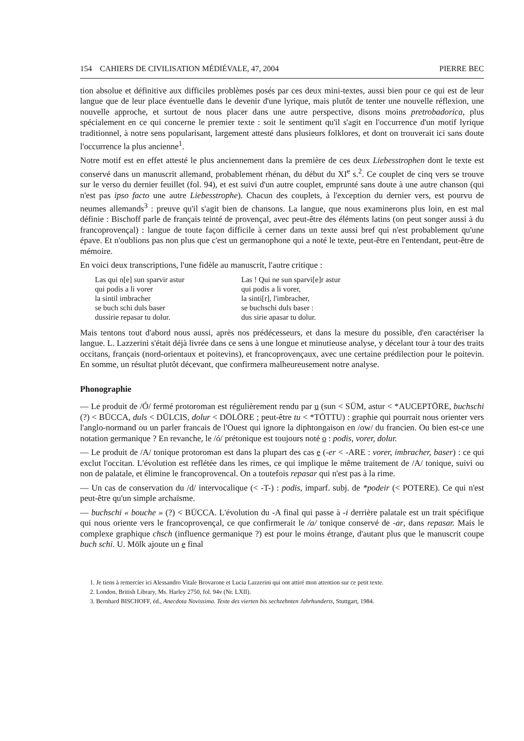154 CAHIERS DE CIVILISATION MÉDIÉVALE, 47, 2004 PIERRE BEC
tion absolue et définitive aux difficiles problèmes posés par ces deux mini-textes, aussi bien pour ce qui est de leur langue que de leur place éventuelle dans le devenir d'une lyrique, mais plutôt de tenter une nouvelle réflexion, une nouvelle approche, et surtout de nous placer dans une autre perspective, disons moins pretrobadorica, plus spécialement en ce qui concerne le premier texte : soit le sentiment qu'il s'agit en l'occurrence d'un motif lyrique traditionnel, à notre sens popularisant, largement attesté dans plusieurs folklores, et dont on trouverait ici sans doute l'occurrence la plus ancienne<sup>1</sup>.
Notre motif est en effet attesté le plus anciennement dans la première de ces deux Liebesstrophen dont le texte est conservé dans un manuscrit allemand, probablement rhénan, du début du XI<sup>e</sup> s.<sup>2</sup>. Ce couplet de cinq vers se trouve sur le verso du dernier feuillet (fol. 94), et est suivi d'un autre couplet, emprunté sans doute à une autre chanson (qui n'est pas ipso facto une autre Liebesstrophe). Chacun des couplets, à l'exception du dernier vers, est pourvu de neumes allemands<sup>3</sup> : preuve qu'il s'agit bien de chansons. La langue, que nous examinerons plus loin, en est mal définie : Bischoff parle de français teinté de provençal, avec peut-être des éléments latins (on peut songer aussi à du francoprovençal) : langue de toute façon difficile à cerner dans un texte aussi bref qui n'est probablement qu'une épave. Et n'oublions pas non plus que c'est un germanophone qui a noté le texte, peut-être en l'entendant, peut-être de mémoire.
En voici deux transcriptions, l'une fidèle au manuscrit, l'autre critique :
Las qui n[e] sun sparvir astur
qui podis a li vorer
la sintil imbracher
se buch schi duls baser
dussirie repasar tu dolur.
Las ! Qui ne sun sparvi[e]r astur
qui podis a li vorer,
la sinti[r], l'imbracher,
se buchschi duls baser :
dus sirie apasar tu dolur.
Mais tentons tout d'abord nous aussi, après nos prédécesseurs, et dans la mesure du possible, d'en caractériser la langue. L. Lazzerini s'était déjà livrée dans ce sens à une longue et minutieuse analyse, y décelant tour à tour des traits occitans, français (nord-orientaux et poitevins), et francoprovençaux, avec une certaine prédilection pour le poitevin. En somme, un résultat plutôt décevant, que confirmera malheureusement notre analyse.
Phonographie
— Le produit de /Ó/ fermé protoroman est régulièrement rendu par u (sun < SŪM, astur < *AUCEPTŌRE, buchschi (?) < BŪCCA, duls < DŪLCIS, dolur < DŌLŌRE ; peut-être tu < *TŌTTU) : graphie qui pourrait nous orienter vers l'anglo-normand ou un parler francais de l'Ouest qui ignore la diphtongaison en /ow/ du francien. Ou bien est-ce une notation germanique ? En revanche, le /ó/ prétonique est toujours noté o : podis, vorer, dolur.
— Le produit de /A/ tonique protoroman est dans la plupart des cas e (-er < -ARE : vorer, imbracher, baser) : ce qui exclut l'occitan. L'évolution est reflétée dans les rimes, ce qui implique le même traitement de /A/ tonique, suivi ou non de palatale, et élimine le francoprovencal. On a toutefois repasar qui n'est pas à la rime.
— Un cas de conservation du /d/ intervocalique (< -T-) : podis, imparf. subj. de *podeir (< POTERE). Ce qui n'est peut-être qu'un simple archaïsme.
— buchschi « bouche » (?) < BŪCCA. L'évolution du -A final qui passe à -i derrière palatale est un trait spécifique qui nous oriente vers le francoprovençal, ce que confirmerait le /a/ tonique conservé de -ar, dans repasar. Mais le complexe graphique chsch (influence germanique ?) est pour le moins étrange, d'autant plus que le manuscrit coupe buch schi. U. Mölk ajoute un e final
1. Je tiens à remercier ici Alessandro Vitale Brovarone et Lucia Lazzerini qui ont attiré mon attention sur ce petit texte.
2. London, British Library, Ms. Harley 2750, fol. 94v (Nr. LXII).
3. Bernhard BISCHOFF, éd., Anecdota Novissima. Texte des vierten bis sechzehnten Jahrhunderts, Stuttgart, 1984.